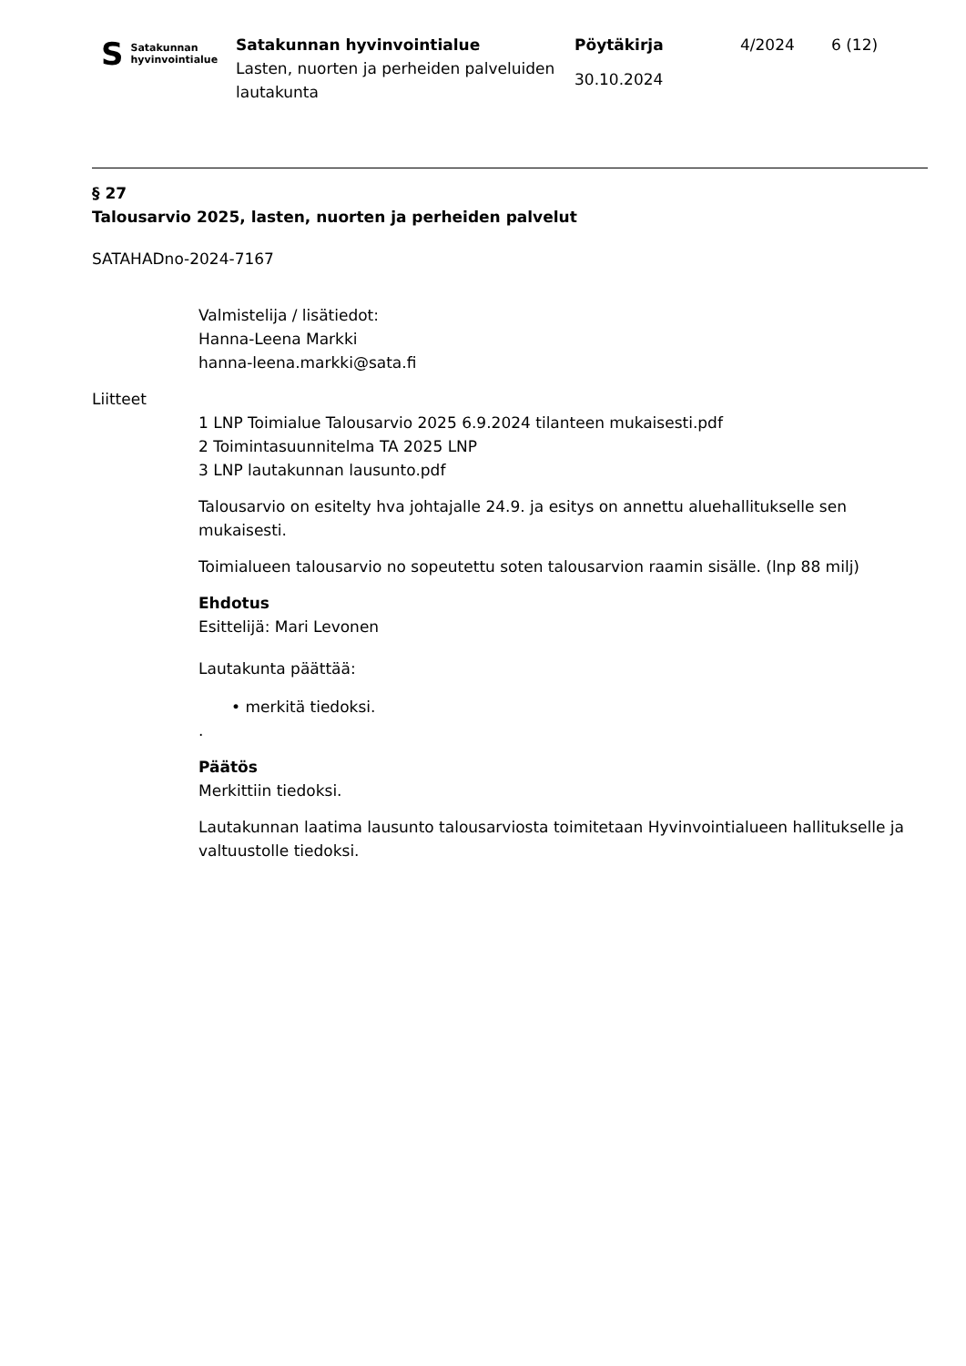S Satakunnan
hyvinvointialue
Satakunnan hyvinvointialue
Lasten, nuorten ja perheiden palveluiden lautakunta
Pöytäkirja
30.10.2024
4/2024 6 (12)
§ 27
Talousarvio 2025, lasten, nuorten ja perheiden palvelut
SATAHADno-2024-7167
Valmistelija / lisätiedot:
Hanna-Leena Markki
hanna-leena.markki@sata.fi
Liitteet
1 LNP Toimialue Talousarvio 2025 6.9.2024 tilanteen mukaisesti.pdf
2 Toimintasuunnitelma TA 2025 LNP
3 LNP lautakunnan lausunto.pdf
Talousarvio on esitelty hva johtajalle 24.9. ja esitys on annettu aluehallitukselle sen mukaisesti.
Toimialueen talousarvio no sopeutettu soten talousarvion raamin sisälle. (lnp 88 milj)
Ehdotus
Esittelijä: Mari Levonen
Lautakunta päättää:
• merkitä tiedoksi.
.
Päätös
Merkittiin tiedoksi.
Lautakunnan laatima lausunto talousarviosta toimitetaan Hyvinvointialueen hallitukselle ja valtuustolle tiedoksi.